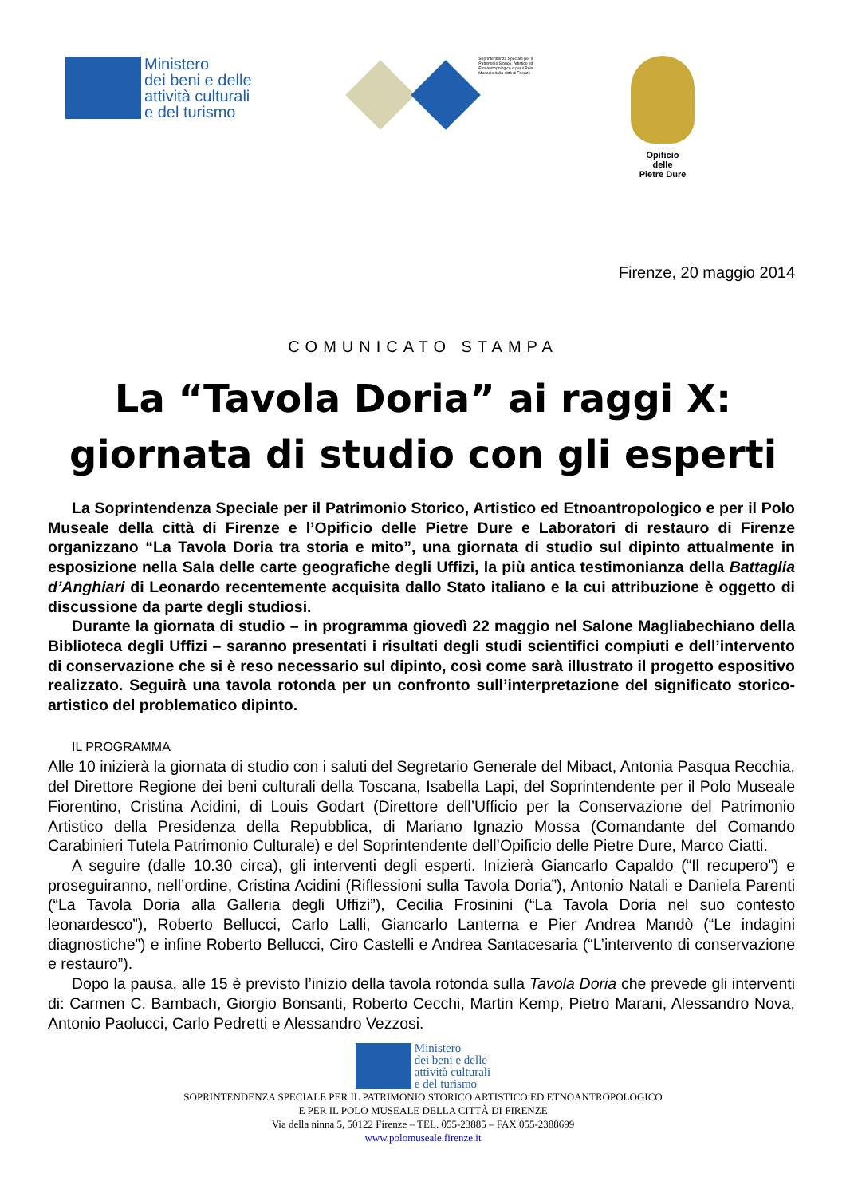Ministero
dei beni e delle
attività culturali
e del turismo
Soprintendenza Speciale per il Patrimonio Storico, Artistico ed Etnoantropologico e per il Polo Museale della città di Firenze
Opificio
delle
Pietre Dure
Firenze, 20 maggio 2014
COMUNICATO STAMPA
La “Tavola Doria” ai raggi X:
giornata di studio con gli esperti
La Soprintendenza Speciale per il Patrimonio Storico, Artistico ed Etnoantropologico e per il Polo Museale della città di Firenze e l’Opificio delle Pietre Dure e Laboratori di restauro di Firenze organizzano “La Tavola Doria tra storia e mito”, una giornata di studio sul dipinto attualmente in esposizione nella Sala delle carte geografiche degli Uffizi, la più antica testimonianza della Battaglia d’Anghiari di Leonardo recentemente acquisita dallo Stato italiano e la cui attribuzione è oggetto di discussione da parte degli studiosi.
Durante la giornata di studio – in programma giovedì 22 maggio nel Salone Magliabechiano della Biblioteca degli Uffizi – saranno presentati i risultati degli studi scientifici compiuti e dell’intervento di conservazione che si è reso necessario sul dipinto, così come sarà illustrato il progetto espositivo realizzato. Seguirà una tavola rotonda per un confronto sull’interpretazione del significato storico-artistico del problematico dipinto.
IL PROGRAMMA
Alle 10 inizierà la giornata di studio con i saluti del Segretario Generale del Mibact, Antonia Pasqua Recchia, del Direttore Regione dei beni culturali della Toscana, Isabella Lapi, del Soprintendente per il Polo Museale Fiorentino, Cristina Acidini, di Louis Godart (Direttore dell’Ufficio per la Conservazione del Patrimonio Artistico della Presidenza della Repubblica, di Mariano Ignazio Mossa (Comandante del Comando Carabinieri Tutela Patrimonio Culturale) e del Soprintendente dell’Opificio delle Pietre Dure, Marco Ciatti.
A seguire (dalle 10.30 circa), gli interventi degli esperti. Inizierà Giancarlo Capaldo (“Il recupero”) e proseguiranno, nell’ordine, Cristina Acidini (Riflessioni sulla Tavola Doria”), Antonio Natali e Daniela Parenti (“La Tavola Doria alla Galleria degli Uffizi”), Cecilia Frosinini (“La Tavola Doria nel suo contesto leonardesco”), Roberto Bellucci, Carlo Lalli, Giancarlo Lanterna e Pier Andrea Mandò (“Le indagini diagnostiche”) e infine Roberto Bellucci, Ciro Castelli e Andrea Santacesaria (“L’intervento di conservazione e restauro”).
Dopo la pausa, alle 15 è previsto l’inizio della tavola rotonda sulla Tavola Doria che prevede gli interventi di: Carmen C. Bambach, Giorgio Bonsanti, Roberto Cecchi, Martin Kemp, Pietro Marani, Alessandro Nova, Antonio Paolucci, Carlo Pedretti e Alessandro Vezzosi.
Ministero
dei beni e delle
attività culturali
e del turismo
SOPRINTENDENZA SPECIALE PER IL PATRIMONIO STORICO ARTISTICO ED ETNOANTROPOLOGICO
E PER IL POLO MUSEALE DELLA CITTÀ DI FIRENZE
Via della ninna 5, 50122 Firenze – TEL. 055-23885 – FAX 055-2388699
www.polomuseale.firenze.it